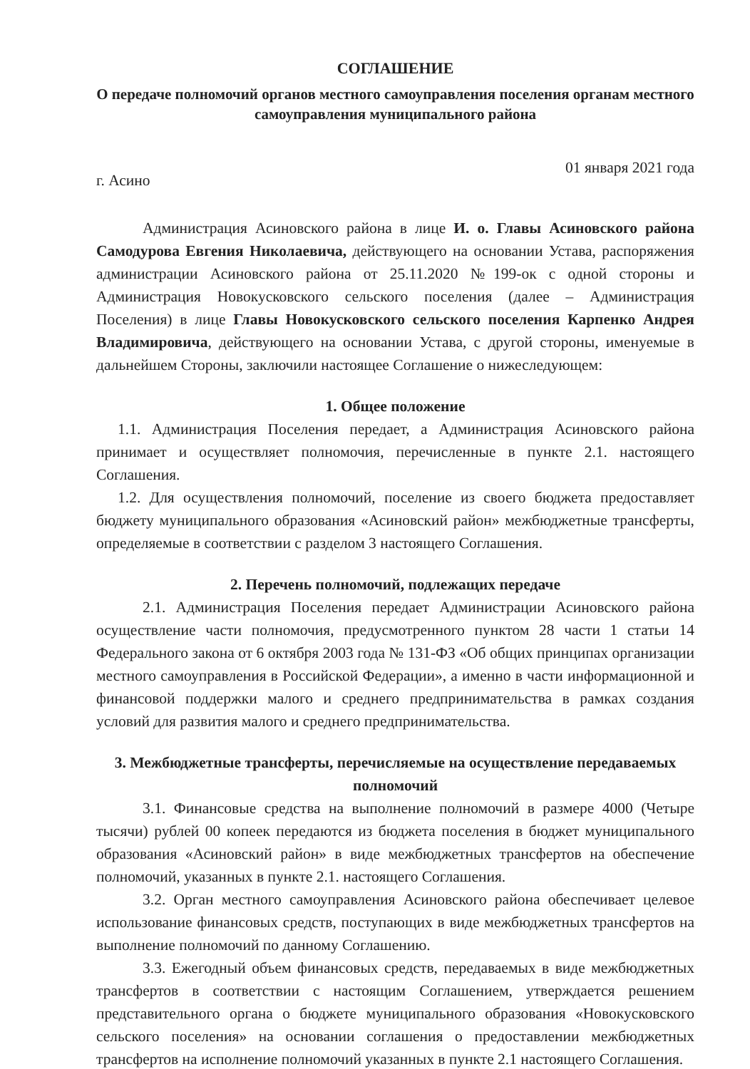СОГЛАШЕНИЕ
О передаче полномочий органов местного самоуправления поселения органам местного самоуправления муниципального района
г. Асино 01 января 2021 года
Администрация Асиновского района в лице И. о. Главы Асиновского района Самодурова Евгения Николаевича, действующего на основании Устава, распоряжения администрации Асиновского района от 25.11.2020 №199-ок с одной стороны и Администрация Новокусковского сельского поселения (далее – Администрация Поселения) в лице Главы Новокусковского сельского поселения Карпенко Андрея Владимировича, действующего на основании Устава, с другой стороны, именуемые в дальнейшем Стороны, заключили настоящее Соглашение о нижеследующем:
1. Общее положение
1.1. Администрация Поселения передает, а Администрация Асиновского района принимает и осуществляет полномочия, перечисленные в пункте 2.1. настоящего Соглашения.
1.2. Для осуществления полномочий, поселение из своего бюджета предоставляет бюджету муниципального образования «Асиновский район» межбюджетные трансферты, определяемые в соответствии с разделом 3 настоящего Соглашения.
2. Перечень полномочий, подлежащих передаче
2.1. Администрация Поселения передает Администрации Асиновского района осуществление части полномочия, предусмотренного пунктом 28 части 1 статьи 14 Федерального закона от 6 октября 2003 года № 131-ФЗ «Об общих принципах организации местного самоуправления в Российской Федерации», а именно в части информационной и финансовой поддержки малого и среднего предпринимательства в рамках создания условий для развития малого и среднего предпринимательства.
3. Межбюджетные трансферты, перечисляемые на осуществление передаваемых полномочий
3.1. Финансовые средства на выполнение полномочий в размере 4000 (Четыре тысячи) рублей 00 копеек передаются из бюджета поселения в бюджет муниципального образования «Асиновский район» в виде межбюджетных трансфертов на обеспечение полномочий, указанных в пункте 2.1. настоящего Соглашения.
3.2. Орган местного самоуправления Асиновского района обеспечивает целевое использование финансовых средств, поступающих в виде межбюджетных трансфертов на выполнение полномочий по данному Соглашению.
3.3. Ежегодный объем финансовых средств, передаваемых в виде межбюджетных трансфертов в соответствии с настоящим Соглашением, утверждается решением представительного органа о бюджете муниципального образования «Новокусковского сельского поселения» на основании соглашения о предоставлении межбюджетных трансфертов на исполнение полномочий указанных в пункте 2.1 настоящего Соглашения.